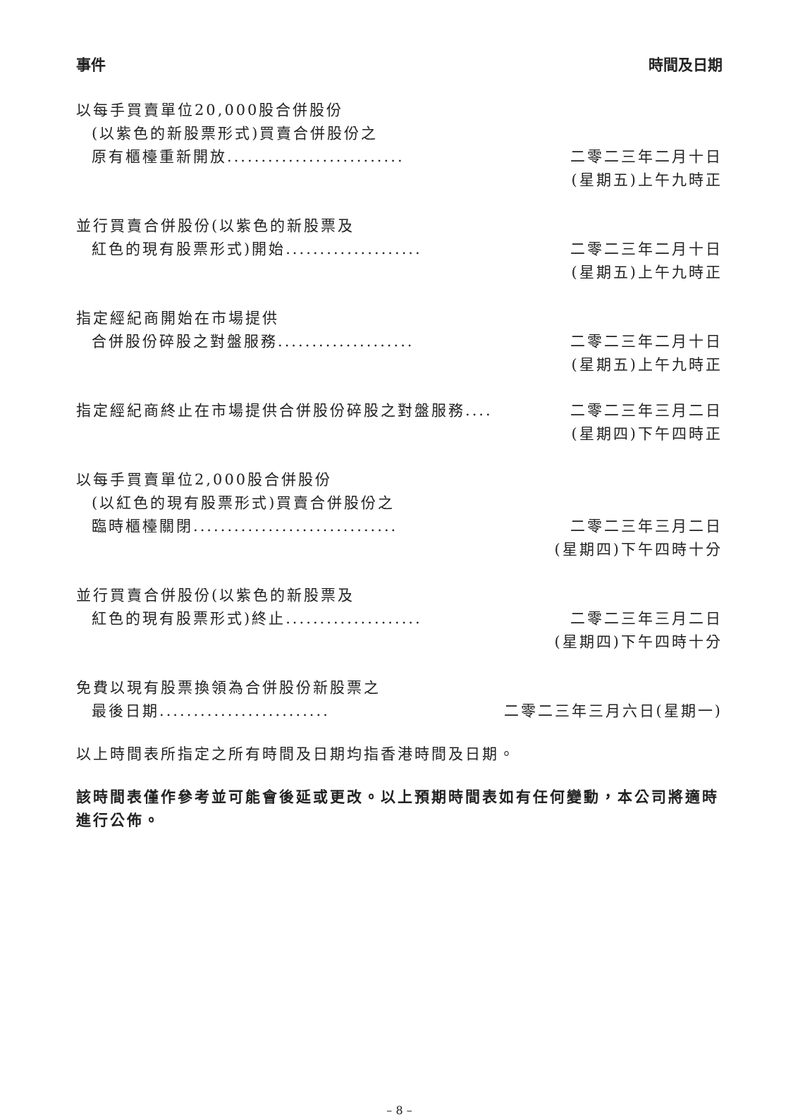事件 時間及日期
| 以每手買賣單位20,000股合併股份 | |
| (以紫色的新股票形式)買賣合併股份之 | |
| 原有櫃檯重新開放.......................... | 二零二三年二月十日 |
| | (星期五)上午九時正 |
| 並行買賣合併股份(以紫色的新股票及 | |
| 紅色的現有股票形式)開始.................... | 二零二三年二月十日 |
| | (星期五)上午九時正 |
| 指定經紀商開始在市場提供 | |
| 合併股份碎股之對盤服務.................... | 二零二三年二月十日 |
| | (星期五)上午九時正 |
| 指定經紀商終止在市場提供合併股份碎股之對盤服務.... | 二零二三年三月二日 |
| | (星期四)下午四時正 |
| 以每手買賣單位2,000股合併股份 | |
| (以紅色的現有股票形式)買賣合併股份之 | |
| 臨時櫃檯關閉.............................. | 二零二三年三月二日 |
| | (星期四)下午四時十分 |
| 並行買賣合併股份(以紫色的新股票及 | |
| 紅色的現有股票形式)終止.................... | 二零二三年三月二日 |
| | (星期四)下午四時十分 |
| 免費以現有股票換領為合併股份新股票之 | |
| 最後日期......................... | 二零二三年三月六日(星期一) |
以上時間表所指定之所有時間及日期均指香港時間及日期。
該時間表僅作參考並可能會後延或更改。以上預期時間表如有任何變動，本公司將適時進行公佈。
– 8 –